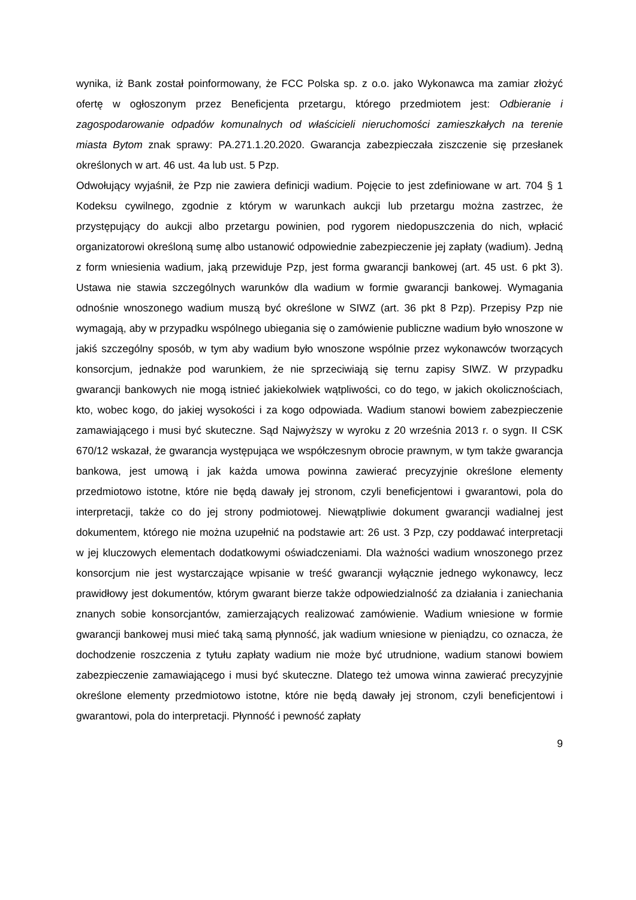wynika, iż Bank został poinformowany, że FCC Polska sp. z o.o. jako Wykonawca ma zamiar złożyć ofertę w ogłoszonym przez Beneficjenta przetargu, którego przedmiotem jest: Odbieranie i zagospodarowanie odpadów komunalnych od właścicieli nieruchomości zamieszkałych na terenie miasta Bytom znak sprawy: PA.271.1.20.2020. Gwarancja zabezpieczała ziszczenie się przesłanek określonych w art. 46 ust. 4a lub ust. 5 Pzp.
Odwołujący wyjaśnił, że Pzp nie zawiera definicji wadium. Pojęcie to jest zdefiniowane w art. 704 § 1 Kodeksu cywilnego, zgodnie z którym w warunkach aukcji lub przetargu można zastrzec, że przystępujący do aukcji albo przetargu powinien, pod rygorem niedopuszczenia do nich, wpłacić organizatorowi określoną sumę albo ustanowić odpowiednie zabezpieczenie jej zapłaty (wadium). Jedną z form wniesienia wadium, jaką przewiduje Pzp, jest forma gwarancji bankowej (art. 45 ust. 6 pkt 3). Ustawa nie stawia szczególnych warunków dla wadium w formie gwarancji bankowej. Wymagania odnośnie wnoszonego wadium muszą być określone w SIWZ (art. 36 pkt 8 Pzp). Przepisy Pzp nie wymagają, aby w przypadku wspólnego ubiegania się o zamówienie publiczne wadium było wnoszone w jakiś szczególny sposób, w tym aby wadium było wnoszone wspólnie przez wykonawców tworzących konsorcjum, jednakże pod warunkiem, że nie sprzeciwiają się ternu zapisy SIWZ. W przypadku gwarancji bankowych nie mogą istnieć jakiekolwiek wątpliwości, co do tego, w jakich okolicznościach, kto, wobec kogo, do jakiej wysokości i za kogo odpowiada. Wadium stanowi bowiem zabezpieczenie zamawiającego i musi być skuteczne. Sąd Najwyższy w wyroku z 20 września 2013 r. o sygn. II CSK 670/12 wskazał, że gwarancja występująca we współczesnym obrocie prawnym, w tym także gwarancja bankowa, jest umową i jak każda umowa powinna zawierać precyzyjnie określone elementy przedmiotowo istotne, które nie będą dawały jej stronom, czyli beneficjentowi i gwarantowi, pola do interpretacji, także co do jej strony podmiotowej. Niewątpliwie dokument gwarancji wadialnej jest dokumentem, którego nie można uzupełnić na podstawie art: 26 ust. 3 Pzp, czy poddawać interpretacji w jej kluczowych elementach dodatkowymi oświadczeniami. Dla ważności wadium wnoszonego przez konsorcjum nie jest wystarczające wpisanie w treść gwarancji wyłącznie jednego wykonawcy, lecz prawidłowy jest dokumentów, którym gwarant bierze także odpowiedzialność za działania i zaniechania znanych sobie konsorcjantów, zamierzających realizować zamówienie. Wadium wniesione w formie gwarancji bankowej musi mieć taką samą płynność, jak wadium wniesione w pieniądzu, co oznacza, że dochodzenie roszczenia z tytułu zapłaty wadium nie może być utrudnione, wadium stanowi bowiem zabezpieczenie zamawiającego i musi być skuteczne. Dlatego też umowa winna zawierać precyzyjnie określone elementy przedmiotowo istotne, które nie będą dawały jej stronom, czyli beneficjentowi i gwarantowi, pola do interpretacji. Płynność i pewność zapłaty
9